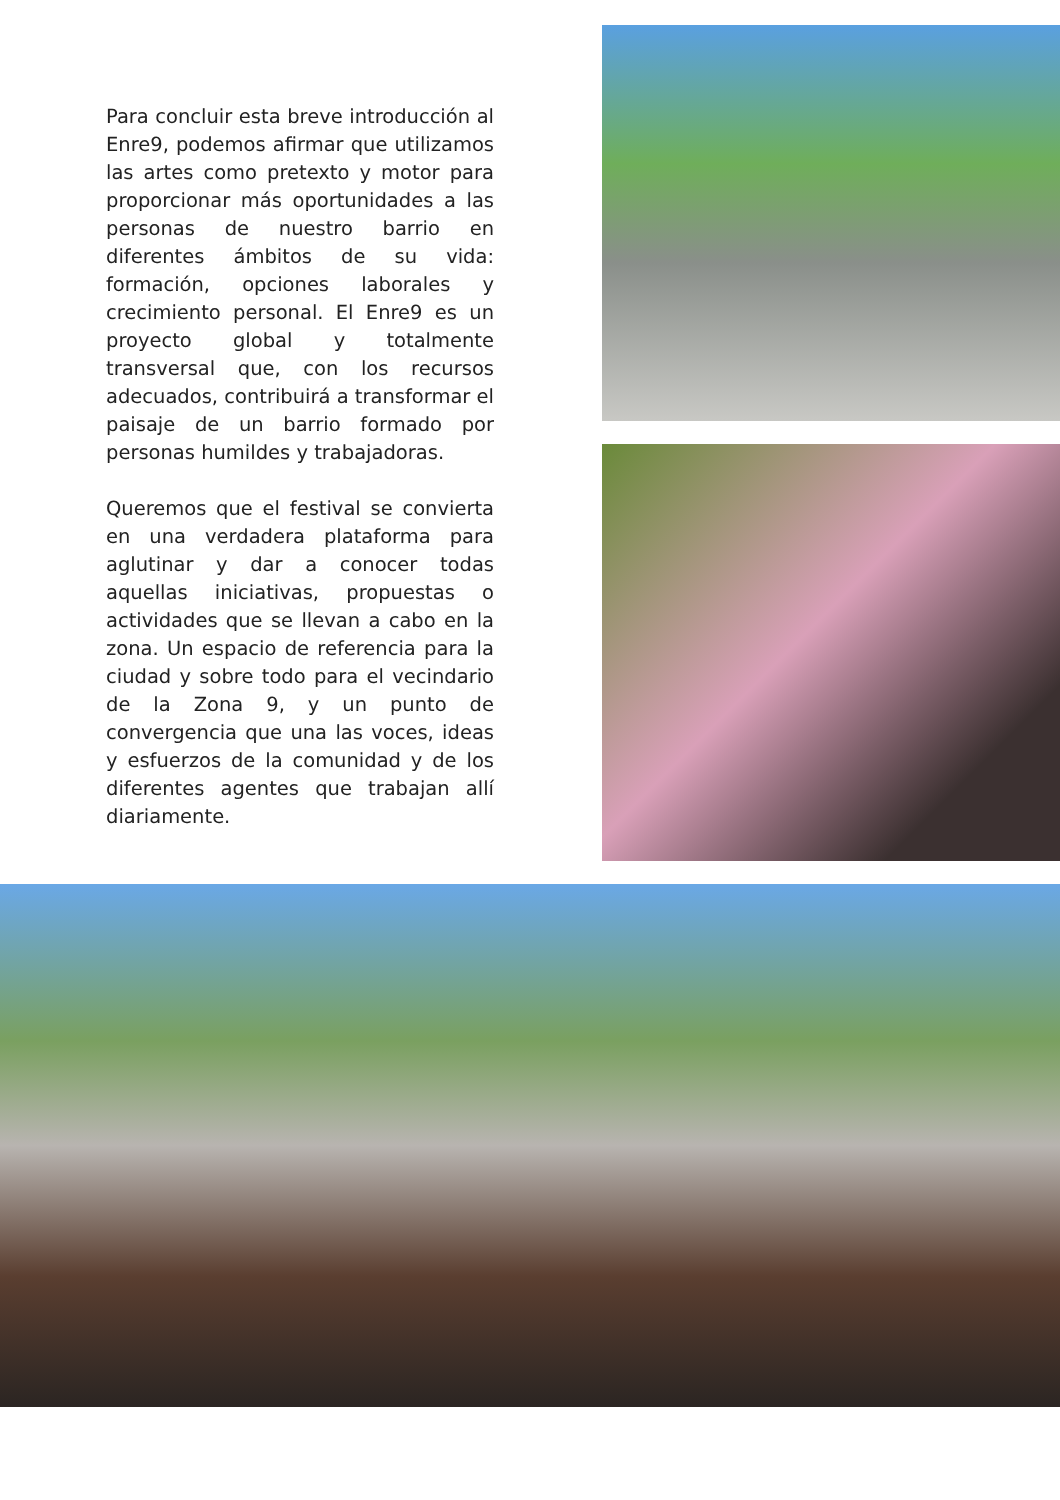Para concluir esta breve introducción al Enre9, podemos afirmar que utilizamos las artes como pretexto y motor para proporcionar más oportunidades a las personas de nuestro barrio en diferentes ámbitos de su vida: formación, opciones laborales y crecimiento personal. El Enre9 es un proyecto global y totalmente transversal que, con los recursos adecuados, contribuirá a transformar el paisaje de un barrio formado por personas humildes y trabajadoras.
Queremos que el festival se convierta en una verdadera plataforma para aglutinar y dar a conocer todas aquellas iniciativas, propuestas o actividades que se llevan a cabo en la zona. Un espacio de referencia para la ciudad y sobre todo para el vecindario de la Zona 9, y un punto de convergencia que una las voces, ideas y esfuerzos de la comunidad y de los diferentes agentes que trabajan allí diariamente.